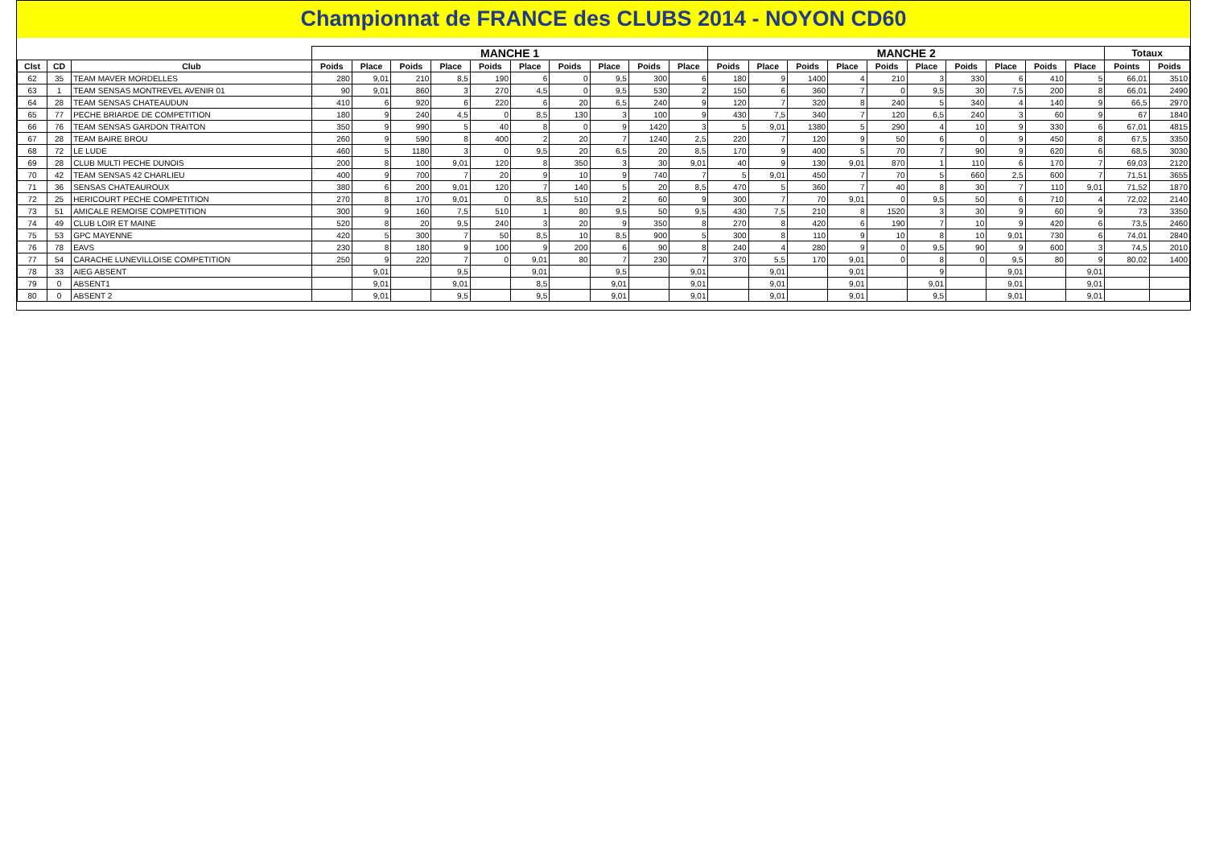Championnat de FRANCE des CLUBS 2014 - NOYON CD60
| | | | MANCHE 1 | | | | | | | | | | MANCHE 2 | | | | | | | | | | Totaux | |
| --- | --- | --- | --- | --- | --- | --- | --- | --- | --- | --- | --- | --- | --- | --- | --- | --- | --- | --- | --- | --- | --- | --- | --- | --- |
| Clst | CD | Club | Poids | Place | Poids | Place | Poids | Place | Poids | Place | Poids | Place | Poids | Place | Poids | Place | Poids | Place | Poids | Place | Poids | Place | Points | Poids |
| 62 | 35 | TEAM MAVER MORDELLES | 280 | 9,01 | 210 | 8,5 | 190 | 6 | 0 | 9,5 | 300 | 6 | 180 | 9 | 1400 | 4 | 210 | 3 | 330 | 6 | 410 | 5 | 66,01 | 3510 |
| 63 | 1 | TEAM SENSAS MONTREVEL AVENIR 01 | 90 | 9,01 | 860 | 3 | 270 | 4,5 | 0 | 9,5 | 530 | 2 | 150 | 6 | 360 | 7 | 0 | 9,5 | 30 | 7,5 | 200 | 8 | 66,01 | 2490 |
| 64 | 28 | TEAM SENSAS CHATEAUDUN | 410 | 6 | 920 | 6 | 220 | 6 | 20 | 6,5 | 240 | 9 | 120 | 7 | 320 | 8 | 240 | 5 | 340 | 4 | 140 | 9 | 66,5 | 2970 |
| 65 | 77 | PECHE BRIARDE DE COMPETITION | 180 | 9 | 240 | 4,5 | 0 | 8,5 | 130 | 3 | 100 | 9 | 430 | 7,5 | 340 | 7 | 120 | 6,5 | 240 | 3 | 60 | 9 | 67 | 1840 |
| 66 | 76 | TEAM SENSAS GARDON TRAITON | 350 | 9 | 990 | 5 | 40 | 8 | 0 | 9 | 1420 | 3 | 5 | 9,01 | 1380 | 5 | 290 | 4 | 10 | 9 | 330 | 6 | 67,01 | 4815 |
| 67 | 28 | TEAM BAIRE BROU | 260 | 9 | 590 | 8 | 400 | 2 | 20 | 7 | 1240 | 2,5 | 220 | 7 | 120 | 9 | 50 | 6 | 0 | 9 | 450 | 8 | 67,5 | 3350 |
| 68 | 72 | LE LUDE | 460 | 5 | 1180 | 3 | 0 | 9,5 | 20 | 6,5 | 20 | 8,5 | 170 | 9 | 400 | 5 | 70 | 7 | 90 | 9 | 620 | 6 | 68,5 | 3030 |
| 69 | 28 | CLUB MULTI PECHE DUNOIS | 200 | 8 | 100 | 9,01 | 120 | 8 | 350 | 3 | 30 | 9,01 | 40 | 9 | 130 | 9,01 | 870 | 1 | 110 | 6 | 170 | 7 | 69,03 | 2120 |
| 70 | 42 | TEAM SENSAS 42 CHARLIEU | 400 | 9 | 700 | 7 | 20 | 9 | 10 | 9 | 740 | 7 | 5 | 9,01 | 450 | 7 | 70 | 5 | 660 | 2,5 | 600 | 7 | 71,51 | 3655 |
| 71 | 36 | SENSAS CHATEAUROUX | 380 | 6 | 200 | 9,01 | 120 | 7 | 140 | 5 | 20 | 8,5 | 470 | 5 | 360 | 7 | 40 | 8 | 30 | 7 | 110 | 9,01 | 71,52 | 1870 |
| 72 | 25 | HERICOURT PECHE COMPETITION | 270 | 8 | 170 | 9,01 | 0 | 8,5 | 510 | 2 | 60 | 9 | 300 | 7 | 70 | 9,01 | 0 | 9,5 | 50 | 6 | 710 | 4 | 72,02 | 2140 |
| 73 | 51 | AMICALE REMOISE COMPETITION | 300 | 9 | 160 | 7,5 | 510 | 1 | 80 | 9,5 | 50 | 9,5 | 430 | 7,5 | 210 | 8 | 1520 | 3 | 30 | 9 | 60 | 9 | 73 | 3350 |
| 74 | 49 | CLUB LOIR ET MAINE | 520 | 8 | 20 | 9,5 | 240 | 3 | 20 | 9 | 350 | 8 | 270 | 8 | 420 | 6 | 190 | 7 | 10 | 9 | 420 | 6 | 73,5 | 2460 |
| 75 | 53 | GPC MAYENNE | 420 | 5 | 300 | 7 | 50 | 8,5 | 10 | 8,5 | 900 | 5 | 300 | 8 | 110 | 9 | 10 | 8 | 10 | 9,01 | 730 | 6 | 74,01 | 2840 |
| 76 | 78 | EAVS | 230 | 8 | 180 | 9 | 100 | 9 | 200 | 6 | 90 | 8 | 240 | 4 | 280 | 9 | 0 | 9,5 | 90 | 9 | 600 | 3 | 74,5 | 2010 |
| 77 | 54 | CARACHE LUNEVILLOISE COMPETITION | 250 | 9 | 220 | 7 | 0 | 9,01 | 80 | 7 | 230 | 7 | 370 | 5,5 | 170 | 9,01 | 0 | 8 | 0 | 9,5 | 80 | 9 | 80,02 | 1400 |
| 78 | 33 | AIEG ABSENT | | 9,01 | | 9,5 | | 9,01 | | 9,5 | | 9,01 | | 9,01 | | 9,01 | | 9 | | 9,01 | | 9,01 | | |
| 79 | 0 | ABSENT1 | | 9,01 | | 9,01 | | 8,5 | | 9,01 | | 9,01 | | 9,01 | | 9,01 | | 9,01 | | 9,01 | | 9,01 | | |
| 80 | 0 | ABSENT 2 | | 9,01 | | 9,5 | | 9,5 | | 9,01 | | 9,01 | | 9,01 | | 9,01 | | 9,5 | | 9,01 | | 9,01 | | |